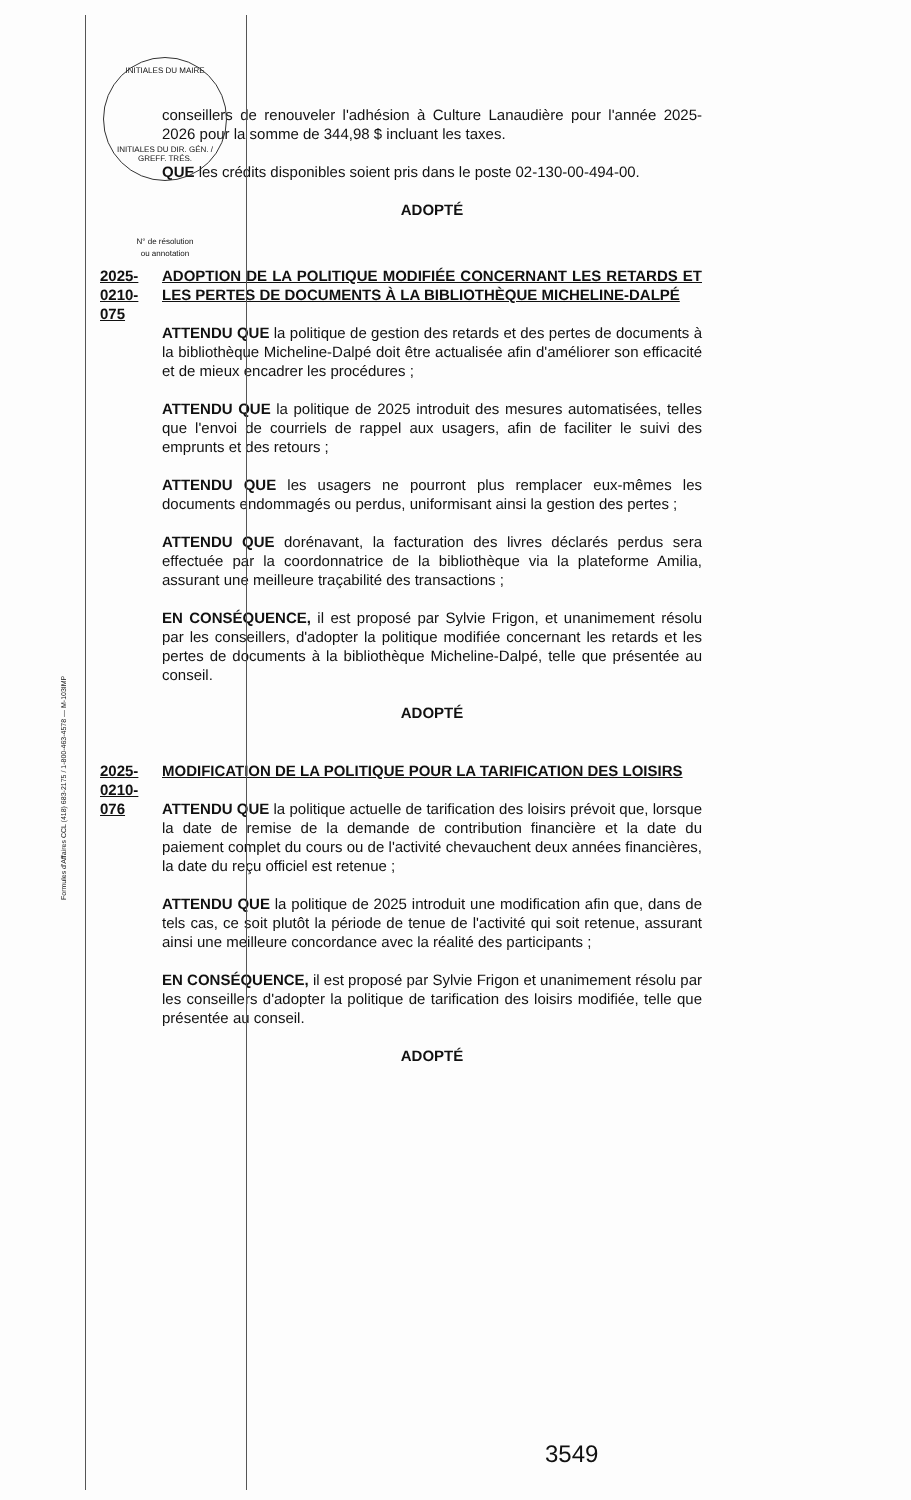INITIALES DU MAIRE
INITIALES DU DIR. GÉN. / GREFF. TRÉS.
Formules d'Affaires CCL (418) 683-2175 / 1-800-463-4578 — M-103IMP
conseillers de renouveler l'adhésion à Culture Lanaudière pour l'année 2025-2026 pour la somme de 344,98 $ incluant les taxes.
QUE les crédits disponibles soient pris dans le poste 02-130-00-494-00.
ADOPTÉ
N° de résolution
ou annotation
2025-0210-075
ADOPTION DE LA POLITIQUE MODIFIÉE CONCERNANT LES RETARDS ET LES PERTES DE DOCUMENTS À LA BIBLIOTHÈQUE MICHELINE-DALPÉ
ATTENDU QUE la politique de gestion des retards et des pertes de documents à la bibliothèque Micheline-Dalpé doit être actualisée afin d'améliorer son efficacité et de mieux encadrer les procédures ;
ATTENDU QUE la politique de 2025 introduit des mesures automatisées, telles que l'envoi de courriels de rappel aux usagers, afin de faciliter le suivi des emprunts et des retours ;
ATTENDU QUE les usagers ne pourront plus remplacer eux-mêmes les documents endommagés ou perdus, uniformisant ainsi la gestion des pertes ;
ATTENDU QUE dorénavant, la facturation des livres déclarés perdus sera effectuée par la coordonnatrice de la bibliothèque via la plateforme Amilia, assurant une meilleure traçabilité des transactions ;
EN CONSÉQUENCE, il est proposé par Sylvie Frigon, et unanimement résolu par les conseillers, d'adopter la politique modifiée concernant les retards et les pertes de documents à la bibliothèque Micheline-Dalpé, telle que présentée au conseil.
ADOPTÉ
2025-0210-076
MODIFICATION DE LA POLITIQUE POUR LA TARIFICATION DES LOISIRS
ATTENDU QUE la politique actuelle de tarification des loisirs prévoit que, lorsque la date de remise de la demande de contribution financière et la date du paiement complet du cours ou de l'activité chevauchent deux années financières, la date du reçu officiel est retenue ;
ATTENDU QUE la politique de 2025 introduit une modification afin que, dans de tels cas, ce soit plutôt la période de tenue de l'activité qui soit retenue, assurant ainsi une meilleure concordance avec la réalité des participants ;
EN CONSÉQUENCE, il est proposé par Sylvie Frigon et unanimement résolu par les conseillers d'adopter la politique de tarification des loisirs modifiée, telle que présentée au conseil.
ADOPTÉ
3549